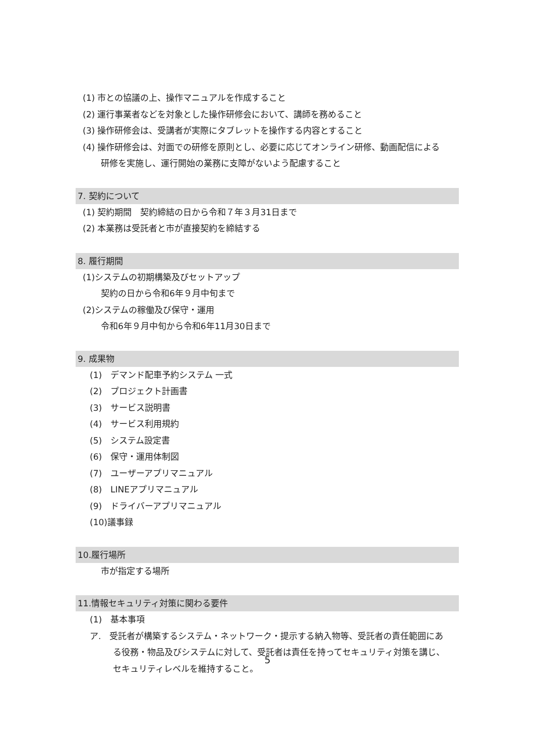(1) 市との協議の上、操作マニュアルを作成すること
(2) 運行事業者などを対象とした操作研修会において、講師を務めること
(3) 操作研修会は、受講者が実際にタブレットを操作する内容とすること
(4) 操作研修会は、対面での研修を原則とし、必要に応じてオンライン研修、動画配信による
研修を実施し、運行開始の業務に支障がないよう配慮すること
7. 契約について
(1) 契約期間　契約締結の日から令和７年３月31日まで
(2) 本業務は受託者と市が直接契約を締結する
8. 履行期間
(1)システムの初期構築及びセットアップ
契約の日から令和6年９月中旬まで
(2)システムの稼働及び保守・運用
令和6年９月中旬から令和6年11月30日まで
9. 成果物
(1)　デマンド配車予約システム 一式
(2)　プロジェクト計画書
(3)　サービス説明書
(4)　サービス利用規約
(5)　システム設定書
(6)　保守・運用体制図
(7)　ユーザーアプリマニュアル
(8)　LINEアプリマニュアル
(9)　ドライバーアプリマニュアル
(10)議事録
10.履行場所
市が指定する場所
11.情報セキュリティ対策に関わる要件
(1)　基本事項
ア.　受託者が構築するシステム・ネットワーク・提示する納入物等、受託者の責任範囲にあ
る役務・物品及びシステムに対して、受託者は責任を持ってセキュリティ対策を講じ、
セキュリティレベルを維持すること。
5